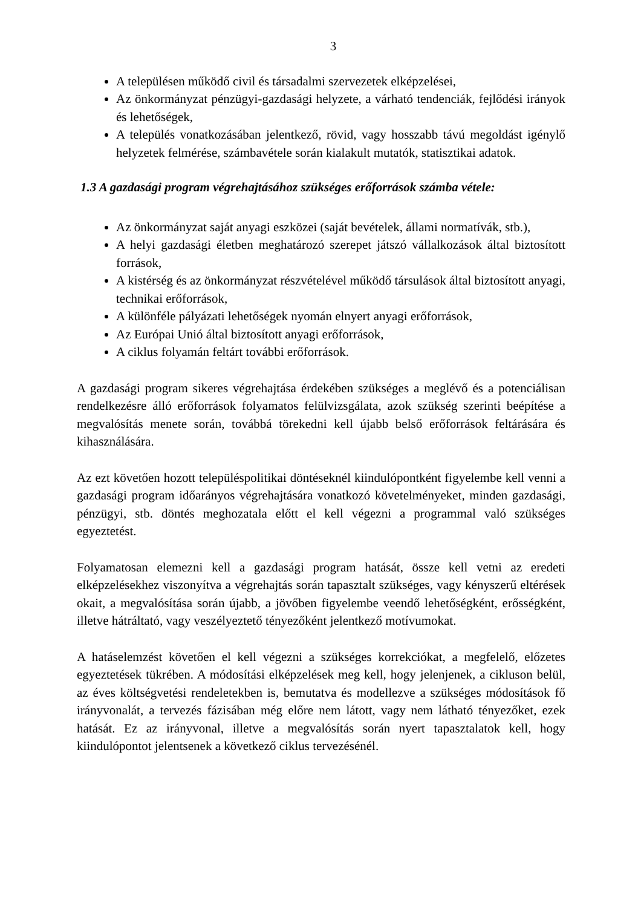3
A településen működő civil és társadalmi szervezetek elképzelései,
Az önkormányzat pénzügyi-gazdasági helyzete, a várható tendenciák, fejlődési irányok és lehetőségek,
A település vonatkozásában jelentkező, rövid, vagy hosszabb távú megoldást igénylő helyzetek felmérése, számbavétele során kialakult mutatók, statisztikai adatok.
1.3 A gazdasági program végrehajtásához szükséges erőforrások számba vétele:
Az önkormányzat saját anyagi eszközei (saját bevételek, állami normatívák, stb.),
A helyi gazdasági életben meghatározó szerepet játszó vállalkozások által biztosított források,
A kistérség és az önkormányzat részvételével működő társulások által biztosított anyagi, technikai erőforrások,
A különféle pályázati lehetőségek nyomán elnyert anyagi erőforrások,
Az Európai Unió által biztosított anyagi erőforrások,
A ciklus folyamán feltárt további erőforrások.
A gazdasági program sikeres végrehajtása érdekében szükséges a meglévő és a potenciálisan rendelkezésre álló erőforrások folyamatos felülvizsgálata, azok szükség szerinti beépítése a megvalósítás menete során, továbbá törekedni kell újabb belső erőforrások feltárására és kihasználására.
Az ezt követően hozott településpolitikai döntéseknél kiindulópontként figyelembe kell venni a gazdasági program időarányos végrehajtására vonatkozó követelményeket, minden gazdasági, pénzügyi, stb. döntés meghozatala előtt el kell végezni a programmal való szükséges egyeztetést.
Folyamatosan elemezni kell a gazdasági program hatását, össze kell vetni az eredeti elképzelésekhez viszonyítva a végrehajtás során tapasztalt szükséges, vagy kényszerű eltérések okait, a megvalósítása során újabb, a jövőben figyelembe veendő lehetőségként, erősségként, illetve hátráltató, vagy veszélyeztető tényezőként jelentkező motívumokat.
A hatáselemzést követően el kell végezni a szükséges korrekciókat, a megfelelő, előzetes egyeztetések tükrében. A módosítási elképzelések meg kell, hogy jelenjenek, a cikluson belül, az éves költségvetési rendeletekben is, bemutatva és modellezve a szükséges módosítások fő irányvonalát, a tervezés fázisában még előre nem látott, vagy nem látható tényezőket, ezek hatását. Ez az irányvonal, illetve a megvalósítás során nyert tapasztalatok kell, hogy kiindulópontot jelentsenek a következő ciklus tervezésénél.